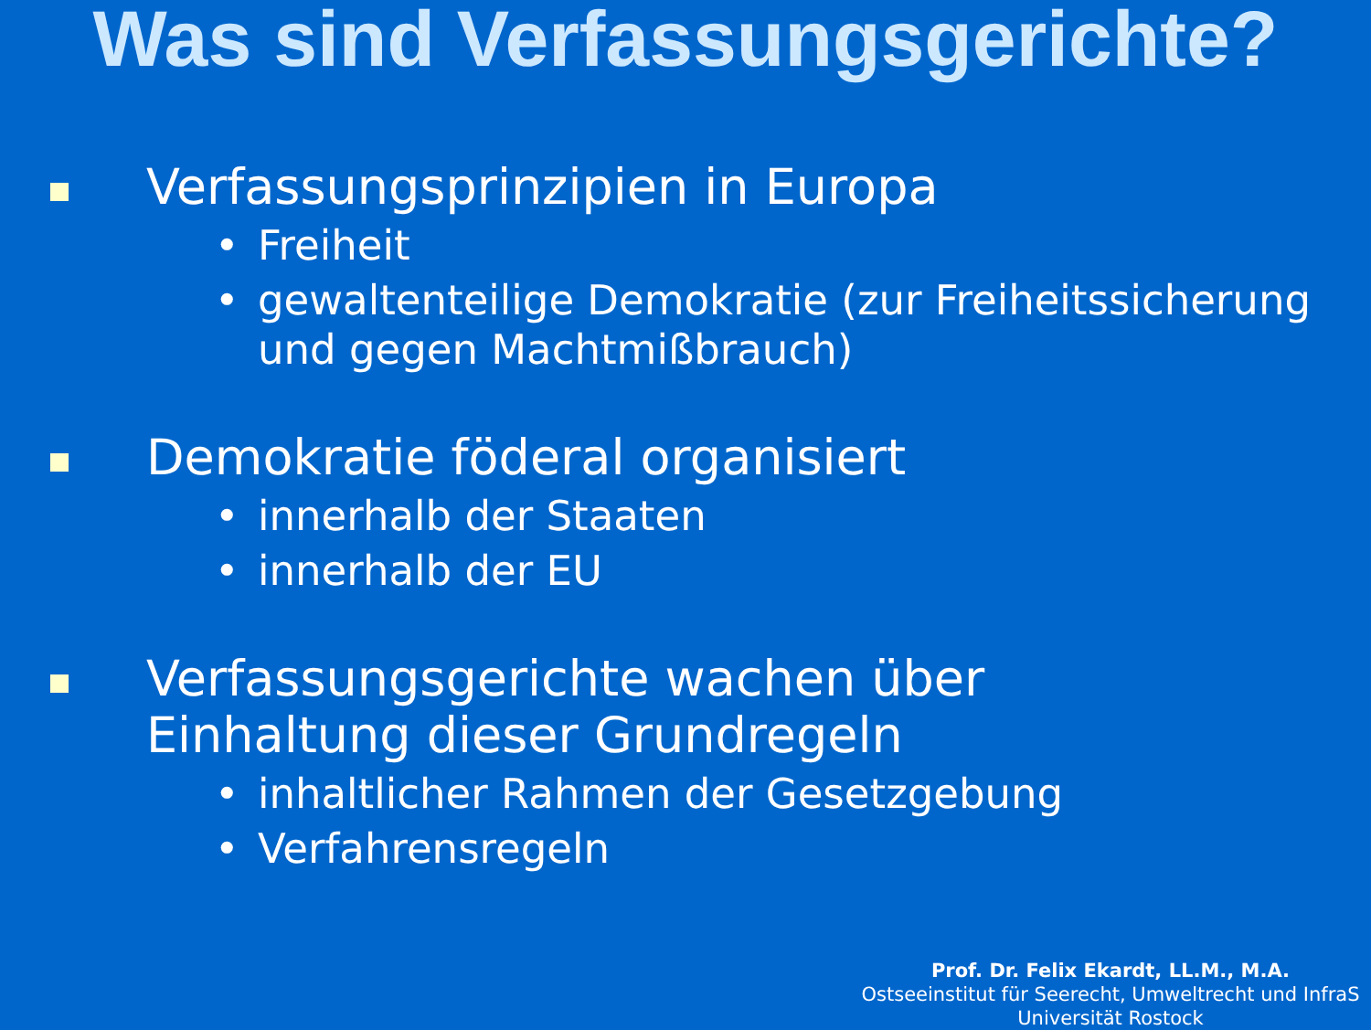Was sind Verfassungsgerichte?
Verfassungsprinzipien in Europa
• Freiheit
• gewaltenteilige Demokratie (zur Freiheitssicherung und gegen Machtmißbrauch)
Demokratie föderal organisiert
• innerhalb der Staaten
• innerhalb der EU
Verfassungsgerichte wachen über
Einhaltung dieser Grundregeln
• inhaltlicher Rahmen der Gesetzgebung
• Verfahrensregeln
Prof. Dr. Felix Ekardt, LL.M., M.A.
Ostseeinstitut für Seerecht, Umweltrecht und InfraS
Universität Rostock